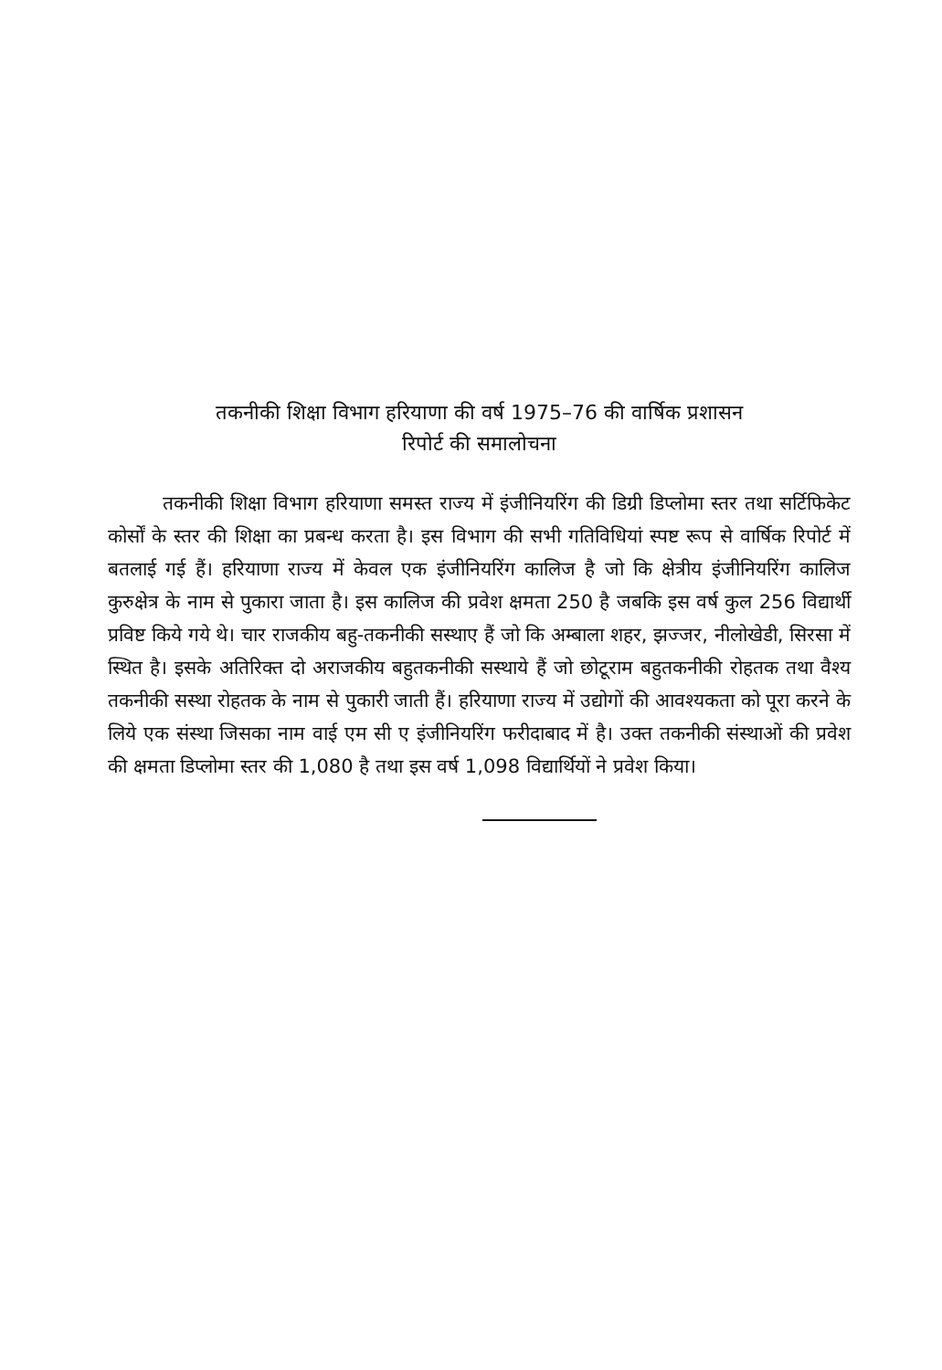तकनीकी शिक्षा विभाग हरियाणा की वर्ष 1975–76 की वार्षिक प्रशासन
रिपोर्ट की समालोचना
तकनीकी शिक्षा विभाग हरियाणा समस्त राज्य में इंजीनियरिंग की डिग्री डिप्लोमा स्तर तथा सर्टिफिकेट कोर्सों के स्तर की शिक्षा का प्रबन्ध करता है। इस विभाग की सभी गतिविधियां स्पष्ट रूप से वार्षिक रिपोर्ट में बतलाई गई हैं। हरियाणा राज्य में केवल एक इंजीनियरिंग कालिज है जो कि क्षेत्रीय इंजीनियरिंग कालिज कुरुक्षेत्र के नाम से पुकारा जाता है। इस कालिज की प्रवेश क्षमता 250 है जबकि इस वर्ष कुल 256 विद्यार्थी प्रविष्ट किये गये थे। चार राजकीय बहु-तकनीकी सस्थाए हैं जो कि अम्बाला शहर, झज्जर, नीलोखेडी, सिरसा में स्थित है। इसके अतिरिक्त दो अराजकीय बहुतकनीकी सस्थाये हैं जो छोटूराम बहुतकनीकी रोहतक तथा वैश्य तकनीकी सस्था रोहतक के नाम से पुकारी जाती हैं। हरियाणा राज्य में उद्योगों की आवश्यकता को पूरा करने के लिये एक संस्था जिसका नाम वाई एम सी ए इंजीनियरिंग फरीदाबाद में है। उक्त तकनीकी संस्थाओं की प्रवेश की क्षमता डिप्लोमा स्तर की 1,080 है तथा इस वर्ष 1,098 विद्यार्थियों ने प्रवेश किया।